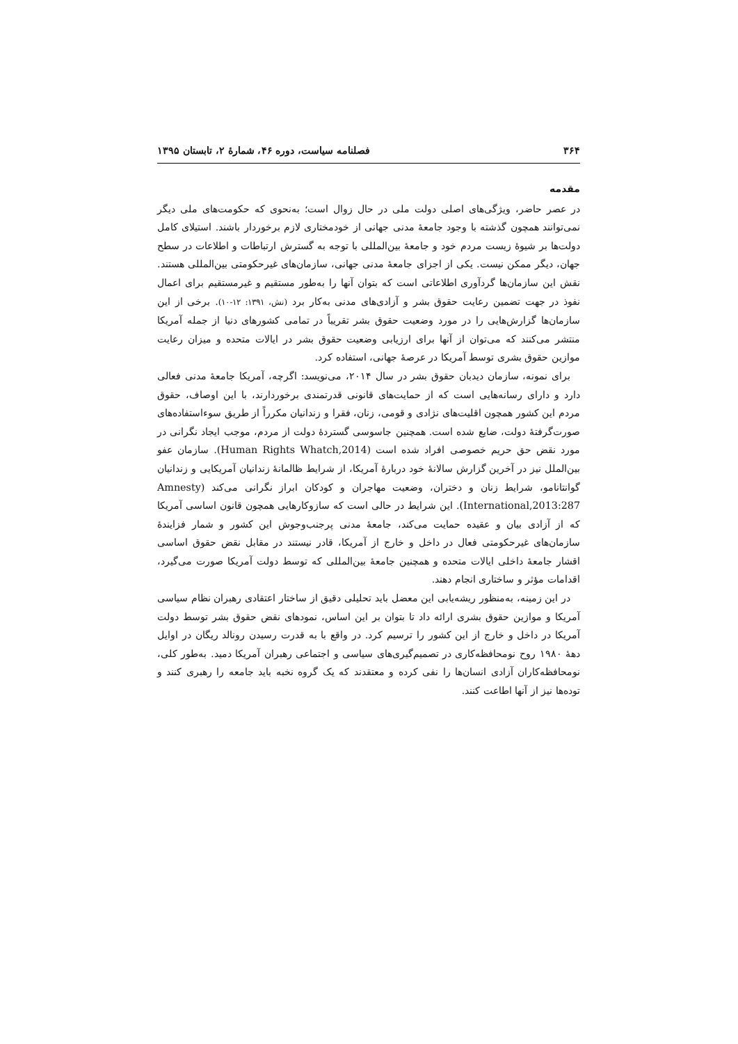۳۶۴ فصلنامه سیاست، دوره ۴۶، شمارهٔ ۲، تابستان ۱۳۹۵
مقدمه
در عصر حاضر، ویژگی‌های اصلی دولت ملی در حال زوال است؛ به‌نحوی که حکومت‌های ملی دیگر نمی‌توانند همچون گذشته با وجود جامعهٔ مدنی جهانی از خودمختاری لازم برخوردار باشند. استیلای کامل دولت‌ها بر شیوهٔ زیست مردم خود و جامعهٔ بین‌المللی با توجه به گسترش ارتباطات و اطلاعات در سطح جهان، دیگر ممکن نیست. یکی از اجزای جامعهٔ مدنی جهانی، سازمان‌های غیرحکومتی بین‌المللی هستند. نقش این سازمان‌ها گردآوری اطلاعاتی است که بتوان آنها را به‌طور مستقیم و غیرمستقیم برای اعمال نفوذ در جهت تضمین رعایت حقوق بشر و آزادی‌های مدنی به‌کار برد (نش، ۱۳۹۱: ۱۲-۱۰). برخی از این سازمان‌ها گزارش‌هایی را در مورد وضعیت حقوق بشر تقریباً در تمامی کشورهای دنیا از جمله آمریکا منتشر می‌کنند که می‌توان از آنها برای ارزیابی وضعیت حقوق بشر در ایالات متحده و میزان رعایت موازین حقوق بشری توسط آمریکا در عرصهٔ جهانی، استفاده کرد.
برای نمونه، سازمان دیدبان حقوق بشر در سال ۲۰۱۴، می‌نویسد: اگرچه، آمریکا جامعهٔ مدنی فعالی دارد و دارای رسانه‌هایی است که از حمایت‌های قانونی قدرتمندی برخوردارند، با این اوصاف، حقوق مردم این کشور همچون اقلیت‌های نژادی و قومی، زنان، فقرا و زندانیان مکرراً از طریق سوءاستفاده‌های صورت‌گرفتهٔ دولت، ضایع شده است. همچنین جاسوسی گستردهٔ دولت از مردم، موجب ایجاد نگرانی در مورد نقض حق حریم خصوصی افراد شده است (Human Rights Whatch,2014). سازمان عفو بین‌الملل نیز در آخرین گزارش سالانهٔ خود دربارهٔ آمریکا، از شرایط ظالمانهٔ زندانیان آمریکایی و زندانیان گوانتانامو، شرایط زنان و دختران، وضعیت مهاجران و کودکان ابراز نگرانی می‌کند (Amnesty International,2013:287). این شرایط در حالی است که سازوکارهایی همچون قانون اساسی آمریکا که از آزادی بیان و عقیده حمایت می‌کند، جامعهٔ مدنی پرجنب‌وجوش این کشور و شمار فزایندهٔ سازمان‌های غیرحکومتی فعال در داخل و خارج از آمریکا، قادر نیستند در مقابل نقض حقوق اساسی اقشار جامعهٔ داخلی ایالات متحده و همچنین جامعهٔ بین‌المللی که توسط دولت آمریکا صورت می‌گیرد، اقدامات مؤثر و ساختاری انجام دهند.
در این زمینه، به‌منظور ریشه‌یابی این معضل باید تحلیلی دقیق از ساختار اعتقادی رهبران نظام سیاسی آمریکا و موازین حقوق بشری ارائه داد تا بتوان بر این اساس، نمودهای نقض حقوق بشر توسط دولت آمریکا در داخل و خارج از این کشور را ترسیم کرد. در واقع با به قدرت رسیدن رونالد ریگان در اوایل دههٔ ۱۹۸۰ روح نومحافظه‌کاری در تصمیم‌گیری‌های سیاسی و اجتماعی رهبران آمریکا دمید. به‌طور کلی، نومحافظه‌کاران آزادی انسان‌ها را نفی کرده و معتقدند که یک گروه نخبه باید جامعه را رهبری کنند و توده‌ها نیز از آنها اطاعت کنند.